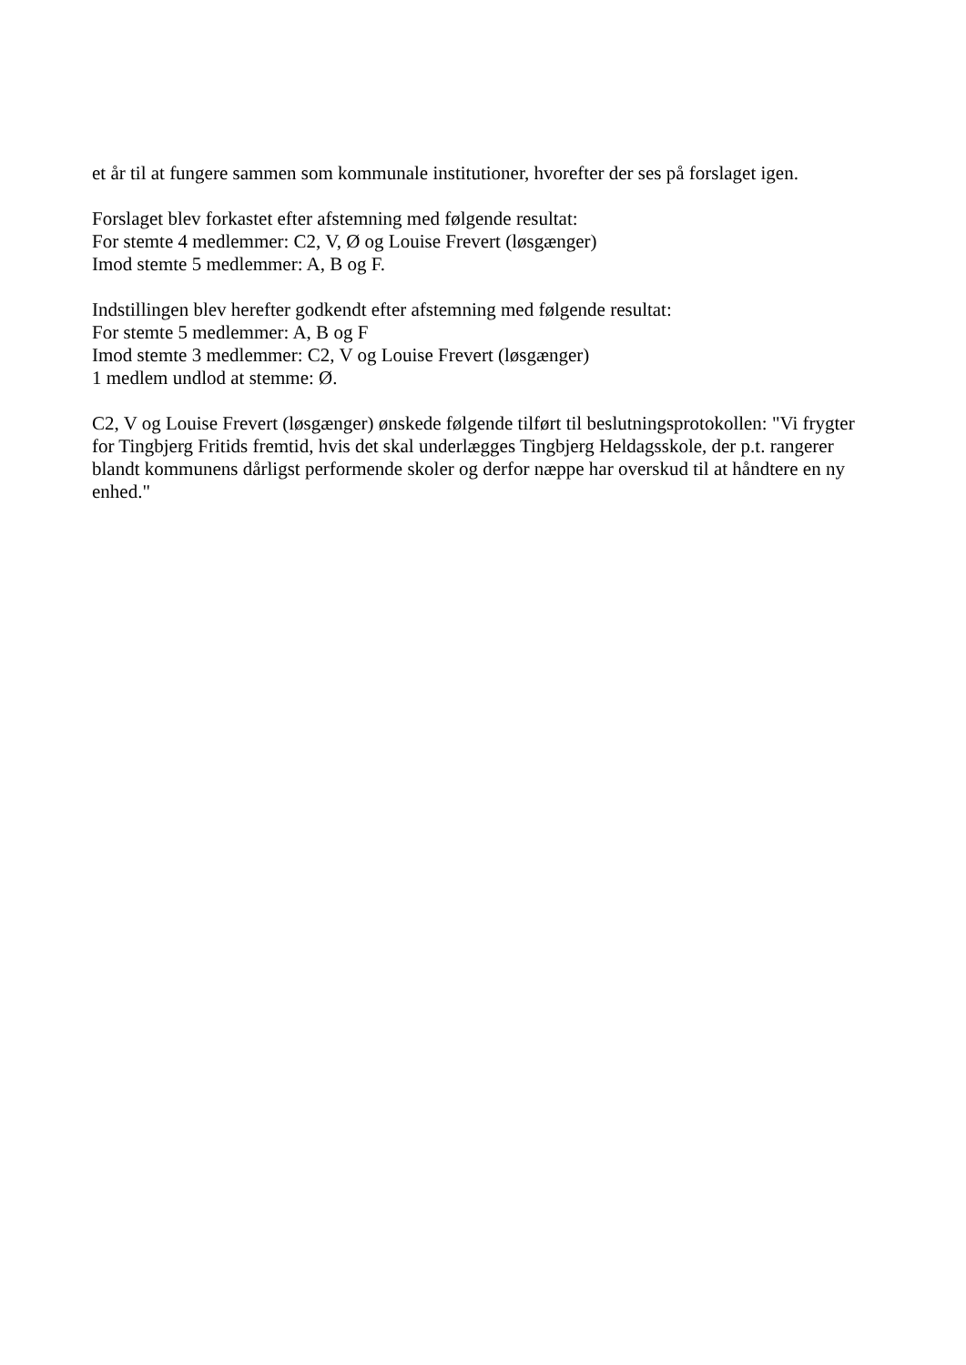et år til at fungere sammen som kommunale institutioner, hvorefter der ses på forslaget igen.
Forslaget blev forkastet efter afstemning med følgende resultat:
For stemte 4 medlemmer: C2, V, Ø og Louise Frevert (løsgænger)
Imod stemte 5 medlemmer: A, B og F.
Indstillingen blev herefter godkendt efter afstemning med følgende resultat:
For stemte 5 medlemmer: A, B og F
Imod stemte 3 medlemmer: C2, V og Louise Frevert (løsgænger)
1 medlem undlod at stemme: Ø.
C2, V og Louise Frevert (løsgænger) ønskede følgende tilført til beslutningsprotokollen: "Vi frygter for Tingbjerg Fritids fremtid, hvis det skal underlægges Tingbjerg Heldagsskole, der p.t. rangerer blandt kommunens dårligst performende skoler og derfor næppe har overskud til at håndtere en ny enhed."